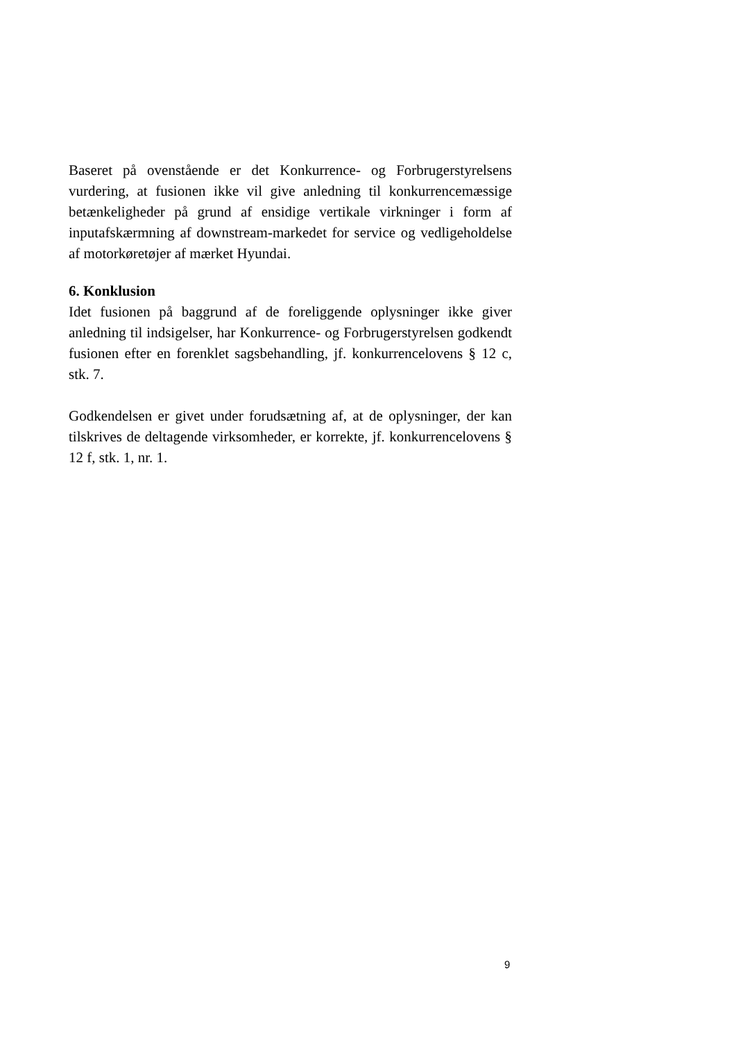Baseret på ovenstående er det Konkurrence- og Forbrugerstyrelsens vurdering, at fusionen ikke vil give anledning til konkurrencemæssige betænkeligheder på grund af ensidige vertikale virkninger i form af inputafskærmning af downstream-markedet for service og vedligeholdelse af motorkøretøjer af mærket Hyundai.
6. Konklusion
Idet fusionen på baggrund af de foreliggende oplysninger ikke giver anledning til indsigelser, har Konkurrence- og Forbrugerstyrelsen godkendt fusionen efter en forenklet sagsbehandling, jf. konkurrencelovens § 12 c, stk. 7.
Godkendelsen er givet under forudsætning af, at de oplysninger, der kan tilskrives de deltagende virksomheder, er korrekte, jf. konkurrencelovens § 12 f, stk. 1, nr. 1.
9